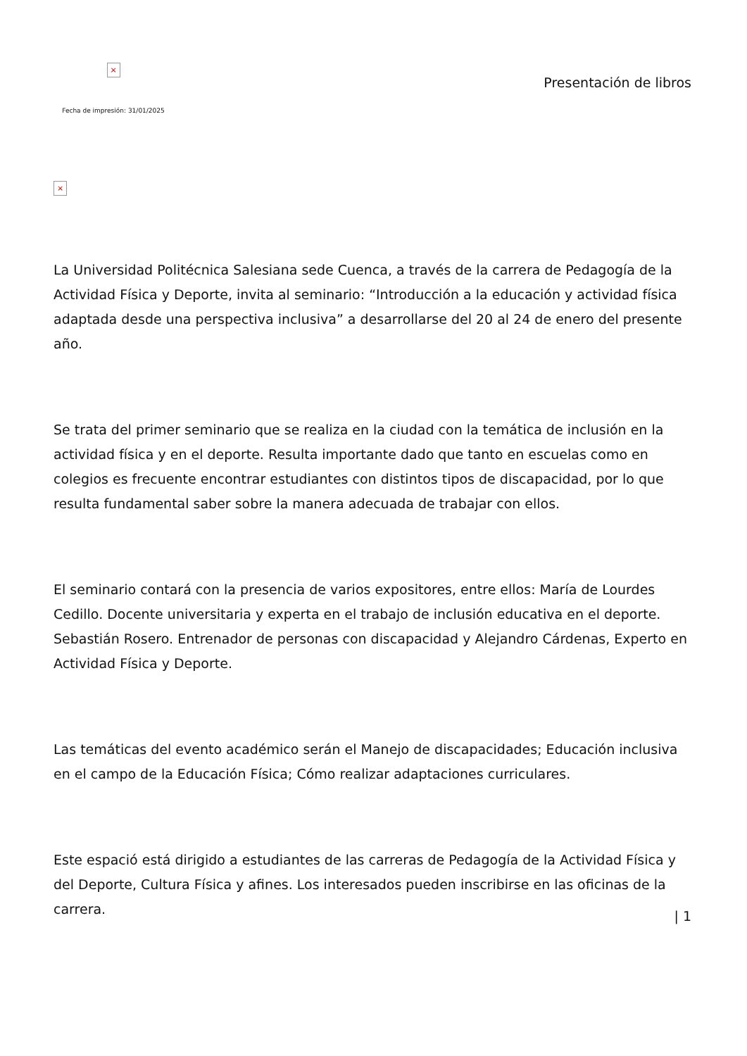×
Fecha de impresión: 31/01/2025
Presentación de libros
×
La Universidad Politécnica Salesiana sede Cuenca, a través de la carrera de Pedagogía de la Actividad Física y Deporte, invita al seminario: “Introducción a la educación y actividad física adaptada desde una perspectiva inclusiva” a desarrollarse del 20 al 24 de enero del presente año.
Se trata del primer seminario que se realiza en la ciudad con la temática de inclusión en la actividad física y en el deporte. Resulta importante dado que tanto en escuelas como en colegios es frecuente encontrar estudiantes con distintos tipos de discapacidad, por lo que resulta fundamental saber sobre la manera adecuada de trabajar con ellos.
El seminario contará con la presencia de varios expositores, entre ellos: María de Lourdes Cedillo. Docente universitaria y experta en el trabajo de inclusión educativa en el deporte. Sebastián Rosero. Entrenador de personas con discapacidad y Alejandro Cárdenas, Experto en Actividad Física y Deporte.
Las temáticas del evento académico serán el Manejo de discapacidades; Educación inclusiva en el campo de la Educación Física; Cómo realizar adaptaciones curriculares.
Este espació está dirigido a estudiantes de las carreras de Pedagogía de la Actividad Física y del Deporte, Cultura Física y afines. Los interesados pueden inscribirse en las oficinas de la carrera.
| 1